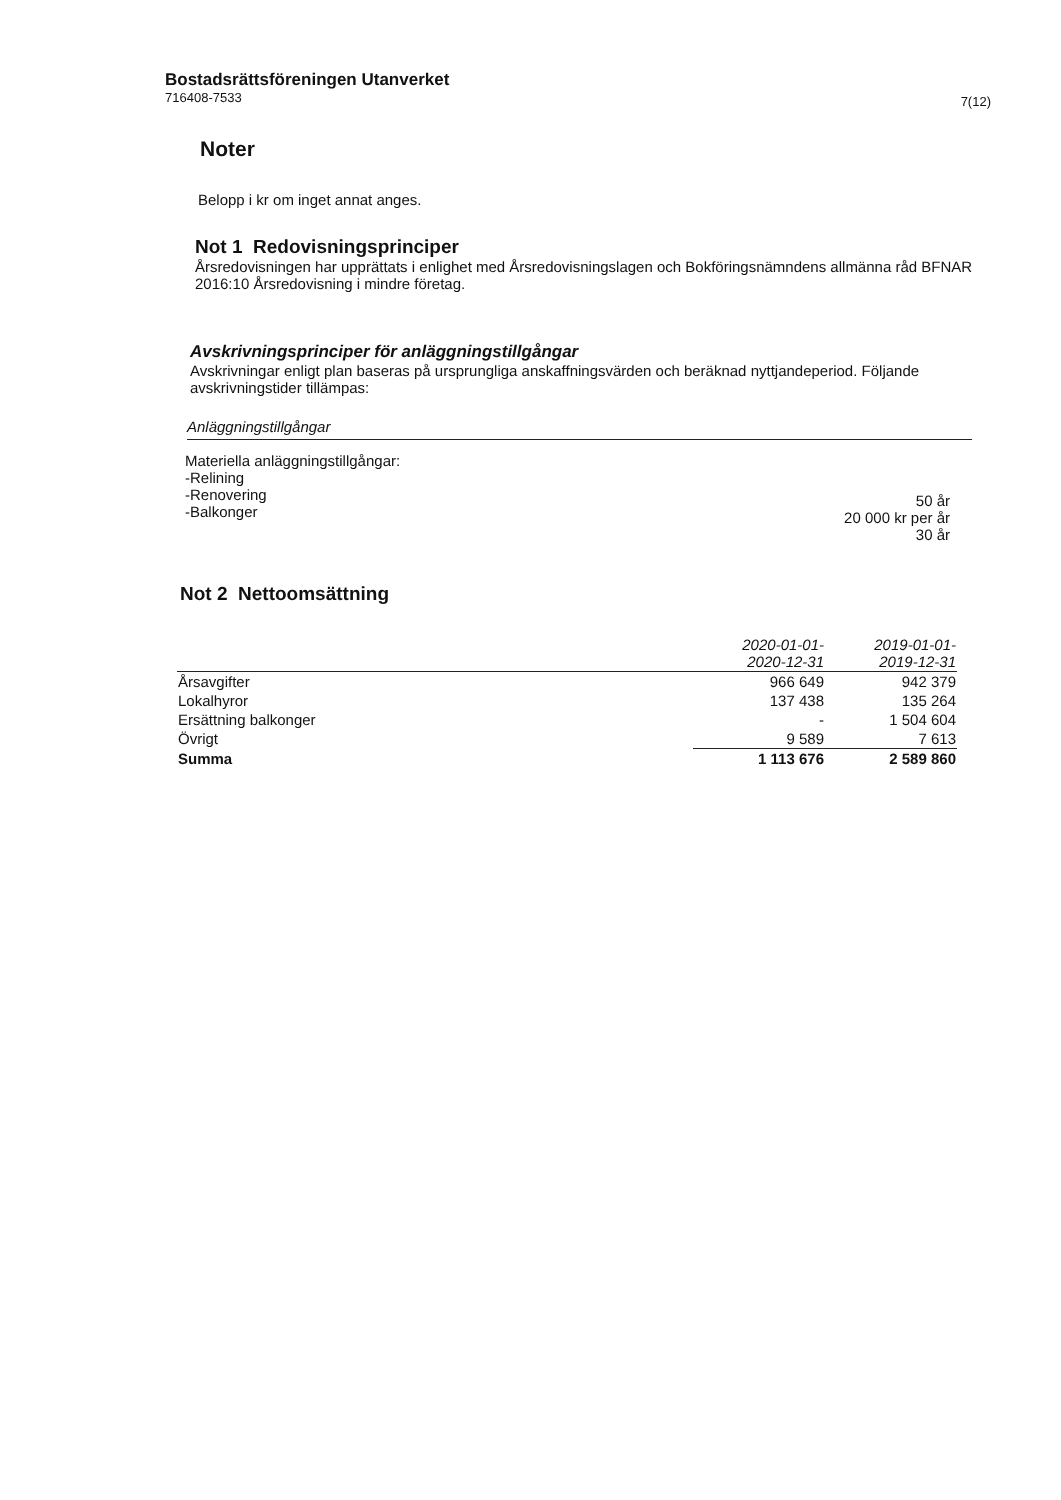Bostadsrättsföreningen Utanverket
716408-7533
7(12)
Noter
Belopp i kr om inget annat anges.
Not 1 Redovisningsprinciper
Årsredovisningen har upprättats i enlighet med Årsredovisningslagen och Bokföringsnämndens allmänna råd BFNAR 2016:10 Årsredovisning i mindre företag.
Avskrivningsprinciper för anläggningstillgångar
Avskrivningar enligt plan baseras på ursprungliga anskaffningsvärden och beräknad nyttjandeperiod. Följande avskrivningstider tillämpas:
Anläggningstillgångar
Materiella anläggningstillgångar:
-Relining
-Renovering
-Balkonger
50 år
20 000 kr per år
30 år
Not 2 Nettoomsättning
| | 2020-01-01- 2020-12-31 | 2019-01-01- 2019-12-31 |
| --- | --- | --- |
| Årsavgifter | 966 649 | 942 379 |
| Lokalhyror | 137 438 | 135 264 |
| Ersättning balkonger | - | 1 504 604 |
| Övrigt | 9 589 | 7 613 |
| Summa | 1 113 676 | 2 589 860 |